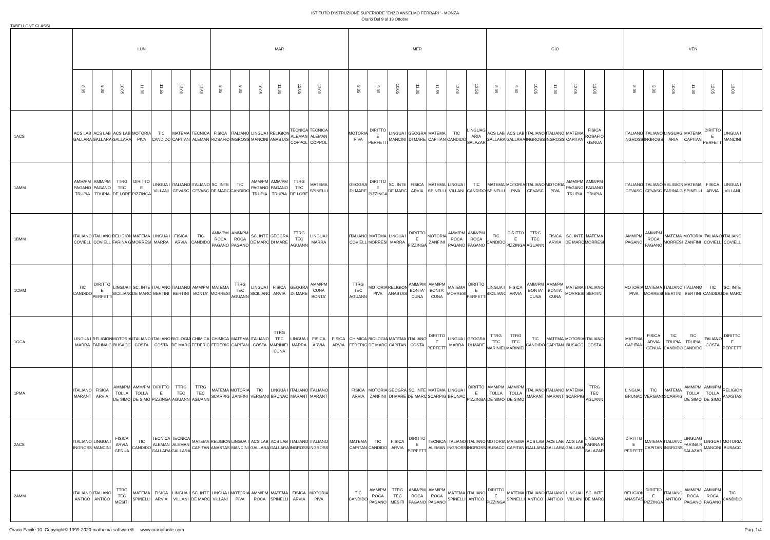ISTITUTO D'ISTRUZIONE SUPERIORE "ENZO ANSELMO FERRARI" - MONZA
Orario Dal 9 al 13 Ottobre
TABELLONE CLASSI
| | LUN | | | | | | | MAR | | | | | | | MER | | | | | | | GIO | | | | | | | VEN | | | | | | |
| --- | --- | --- | --- | --- | --- | --- | --- | --- | --- | --- | --- | --- | --- | --- | --- | --- | --- | --- | --- | --- | --- | --- | --- | --- | --- | --- | --- | --- | --- | --- | --- | --- | --- | --- | --- |
| | 8.05 | 9.00 | 10.05 | 11.00 | 11.55 | 13.00 | 13.50 | 8.05 | 9.00 | 10.05 | 11.00 | 12.05 | 13.00 | | 8.05 | 9.00 | 10.05 | 11.00 | 11.55 | 13.00 | 13.50 | 8.05 | 9.00 | 10.05 | 11.00 | 12.05 | 13.00 | | 8.05 | 9.00 | 10.05 | 11.00 | 12.05 | 13.00 | |
| 1ACS | ACS LAB GALLARA | ACS LAB GALLARA | ACS LAB GALLARA | MOTORIA PIVA | TIC CANDIDO | MATEMA CAPITAN | TECNICA ALEMAN | FISICA ROSAFIO | ITALIANO INGROSS | LINGUA I MANCINI | RELIGION ANASTAS | TECNICA ALEMAN COPPOL | TECNICA ALEMAN COPPOL | | MOTORIA PIVA | DIRITTO E PERFETTI | LINGUA I MANCINI | GEOGRA DI MARE | MATEMA CAPITAN | TIC CANDIDO | LINGUAG ARIA SALAZAR | ACS LAB GALLARA | ACS LAB GALLARA | ITALIANO INGROSS | ITALIANO INGROSS | MATEMA CAPITAN | FISICA ROSAFIO GENUA | | ITALIANO INGROSS | ITALIANO INGROSS | LINGUAG ARIA | MATEMA CAPITAN | DIRITTO E PERFETTI | LINGUA I MANCINI | |
| 1AMM | AMM/PM PAGANO TRUPIA | AMM/PM PAGANO TRUPIA | TTRG TEC DE LORE | DIRITTO E PIZZINGA | LINGUA I VILLANI | ITALIANO CEVASC | ITALIANO CEVASC | SC. INTE DE MARC | TIC CANDIDO | AMM/PM PAGANO TRUPIA | AMM/PM PAGANO TRUPIA | TTRG TEC DE LORE | MATEMA SPINELLI | | GEOGRA DI MARE | DIRITTO E PIZZINGA | SC. INTE DE MARC | FISICA ARVIA | MATEMA SPINELLI | LINGUA I VILLANI | TIC CANDIDO | MATEMA SPINELLI | MOTORIA PIVA | ITALIANO CEVASC | MOTORIA PIVA | AMM/PM PAGANO TRUPIA | AMM/PM PAGANO TRUPIA | | ITALIANO CEVASC | ITALIANO CEVASC | RELIGION FARINA G | MATEMA SPINELLI | FISICA ARVIA | LINGUA I VILLANI | |
| 1BMM | ITALIANO COVIELL | ITALIANO COVIELL | RELIGION FARINA G | MATEMA MORRESI | LINGUA I MARRA | FISICA ARVIA | TIC CANDIDO | AMM/PM ROCA PAGANO | AMM/PM ROCA PAGANO | SC. INTE DE MARC | GEOGRA DI MARE | TTRG TEC AGUANN | LINGUA I MARRA | | ITALIANO COVIELL | MATEMA MORRESI | LINGUA I MARRA | DIRITTO E PIZZINGA | MOTORIA ZANFINI | AMM/PM ROCA PAGANO | AMM/PM ROCA PAGANO | TIC CANDIDO | DIRITTO E PIZZINGA | TTRG TEC AGUANN | FISICA ARVIA | SC. INTE DE MARC | MATEMA MORRESI | | AMM/PM PAGANO | AMM/PM ROCA PAGANO | MATEMA MORRESI | MOTORIA ZANFINI | ITALIANO COVIELL | ITALIANO COVIELL | |
| 1CMM | TIC CANDIDO | DIRITTO E PERFETTI | LINGUA I SICILIANO | SC. INTE DE MARC | ITALIANO BERTINI | ITALIANO BERTINI | AMM/PM BONTA' | MATEMA MORRESI | TTRG TEC AGUANN | LINGUA I SICILIANO | FISICA ARVIA | GEOGRA DI MARE | AMM/PM CUNA BONTA' | | TTRG TEC AGUANN | MOTORIA PIVA | RELIGION ANASTAS | AMM/PM BONTA' CUNA | AMM/PM BONTA' CUNA | MATEMA MORRESI | DIRITTO E PERFETTI | LINGUA I SICILIANO | FISICA ARVIA | AMM/PM BONTA' CUNA | AMM/PM BONTA' CUNA | MATEMA MORRESI | ITALIANO BERTINI | | MOTORIA PIVA | MATEMA MORRESI | ITALIANO BERTINI | ITALIANO BERTINI | TIC CANDIDO | SC. INTE DE MARC | |
| 1GCA | LINGUA I MARRA | RELIGION FARINA G | MOTORIA BUSACC | ITALIANO COSTA | ITALIANO COSTA | BIOLOGIA DE MARC | CHIMICA FEDERIC | CHIMICA FEDERIC | MATEMA CAPITAN | ITALIANO COSTA | TTRG TEC MARINIEL CUNA | LINGUA I MARRA | FISICA ARVIA | FISICA ARVIA | CHIMICA FEDERIC | BIOLOGIA DE MARC | MATEMA CAPITAN | ITALIANO COSTA | DIRITTO E PERFETTI | LINGUA I MARRA | GEOGRA DI MARE | TTRG TEC MARINIEL | TTRG TEC MARINIEL | TIC CANDIDO | MATEMA CAPITAN | MOTORIA BUSACC | ITALIANO COSTA | | MATEMA CAPITAN | FISICA ARVIA GENUA | TIC TRUPIA CANDIDO | TIC TRUPIA CANDIDO | ITALIANO COSTA | DIRITTO E PERFETTI | |
| 1PMA | ITALIANO MARANT | FISICA ARVIA | AMM/PM TOLLA DE SIMO | AMM/PM TOLLA DE SIMO | DIRITTO E PIZZINGA | TTRG TEC AGUANN | TTRG TEC AGUANN | MATEMA SCARPIG | MOTORIA ZANFINI | TIC VERGANI | LINGUA I BRUNAC | ITALIANO MARANT | ITALIANO MARANT | | FISICA ARVIA | MOTORIA ZANFINI | GEOGRA DI MARE | SC. INTE DE MARC | MATEMA SCARPIG | LINGUA I BRUNAC | DIRITTO E PIZZINGA | AMM/PM TOLLA DE SIMO | AMM/PM TOLLA DE SIMO | ITALIANO MARANT | ITALIANO MARANT | MATEMA SCARPIG | TTRG TEC AGUANN | | LINGUA I BRUNAC | TIC VERGANI | MATEMA SCARPIG | AMM/PM TOLLA DE SIMO | AMM/PM TOLLA DE SIMO | RELIGION ANASTAS | |
| 2ACS | ITALIANO INGROSS | LINGUA I MANCINI | FISICA ARVIA GENUA | TIC CANDIDO | TECNICA ALEMAN GALLARA | TECNICA ALEMAN GALLARA | MATEMA CAPITAN | RELIGION ANASTAS | LINGUA I MANCINI | ACS LAB GALLARA | ACS LAB GALLARA | ITALIANO INGROSS | ITALIANO INGROSS | | MATEMA CAPITAN | TIC CANDIDO | FISICA ARVIA | DIRITTO E PERFETTI | TECNICA ALEMAN | ITALIANO INGROSS | ITALIANO INGROSS | MOTORIA BUSACC | MATEMA CAPITAN | ACS LAB GALLARA | ACS LAB GALLARA | ACS LAB GALLARA | LINGUAG FARINA R SALAZAR | | DIRITTO E PERFETTI | MATEMA CAPITAN | ITALIANO INGROSS | LINGUAG FARINA R SALAZAR | LINGUA I MANCINI | MOTORIA BUSACC | |
| 2AMM | ITALIANO ANTICO | ITALIANO ANTICO | TTRG TEC MESITI | MATEMA SPINELLI | FISICA ARVIA | LINGUA I VILLANI | SC. INTE DE MARC | LINGUA I VILLANI | MOTORIA PIVA | AMM/PM ROCA | MATEMA SPINELLI | FISICA ARVIA | MOTORIA PIVA | | TIC CANDIDO | AMM/PM ROCA PAGANO | TTRG TEC MESITI | AMM/PM ROCA PAGANO | AMM/PM ROCA PAGANO | MATEMA SPINELLI | ITALIANO ANTICO | DIRITTO E PIZZINGA | MATEMA SPINELLI | ITALIANO ANTICO | ITALIANO ANTICO | LINGUA I VILLANI | SC. INTE DE MARC | | RELIGION ANASTAS | DIRITTO E PIZZINGA | ITALIANO ANTICO | AMM/PM ROCA PAGANO | AMM/PM ROCA PAGANO | TIC CANDIDO | |
Orario Facile 10 Copyright© 1999-2020 mathema software® www.orariofacile.com Pag. 1/4